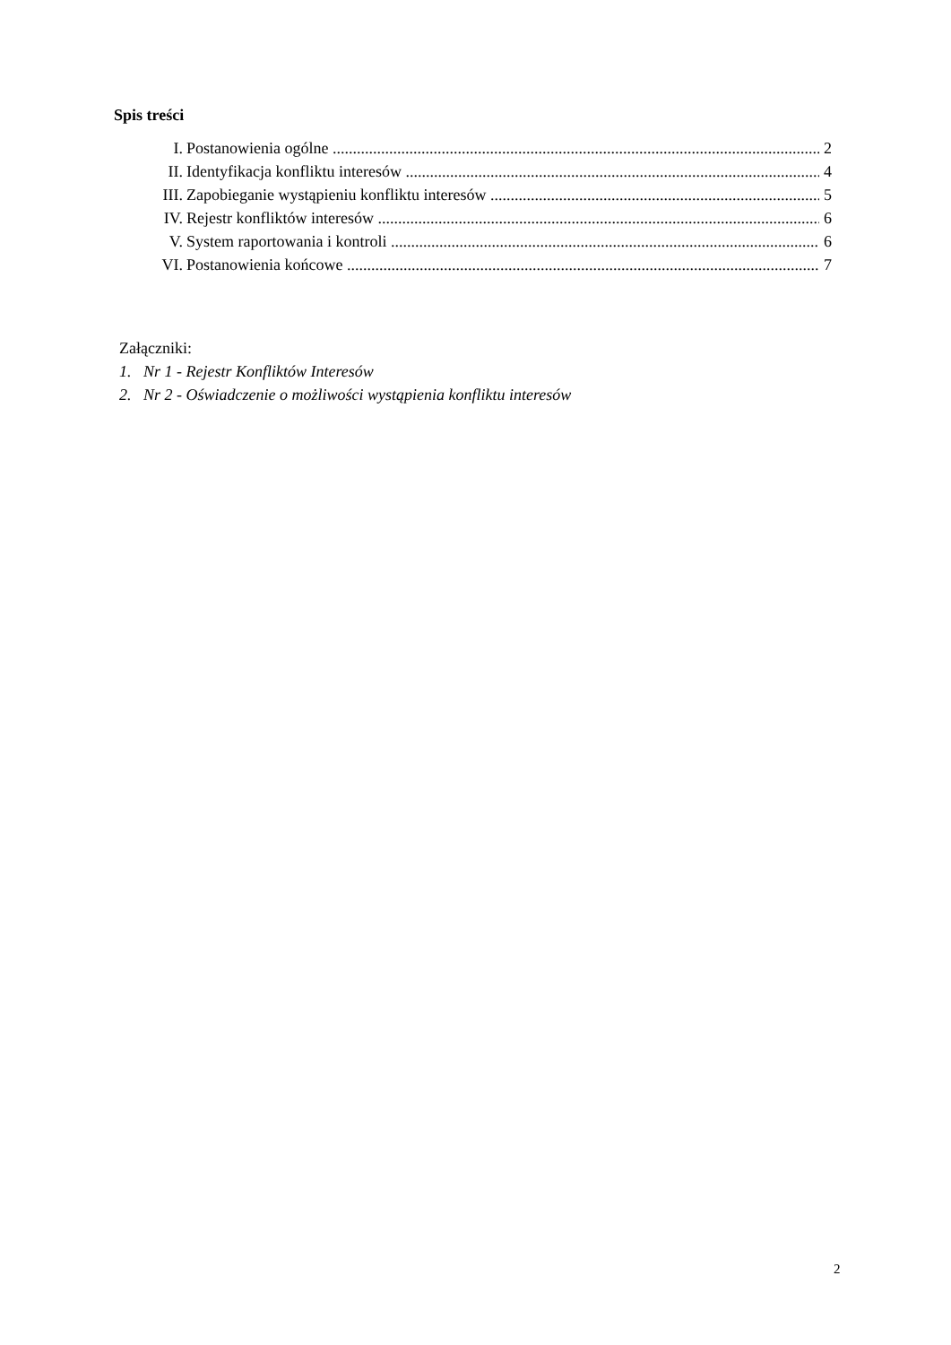Spis treści
I. Postanowienia ogólne 2
II. Identyfikacja konfliktu interesów 4
III. Zapobieganie wystąpieniu konfliktu interesów 5
IV. Rejestr konfliktów interesów 6
V. System raportowania i kontroli 6
VI. Postanowienia końcowe 7
Załączniki:
1. Nr 1 - Rejestr Konfliktów Interesów
2. Nr 2 - Oświadczenie o możliwości wystąpienia konfliktu interesów
2